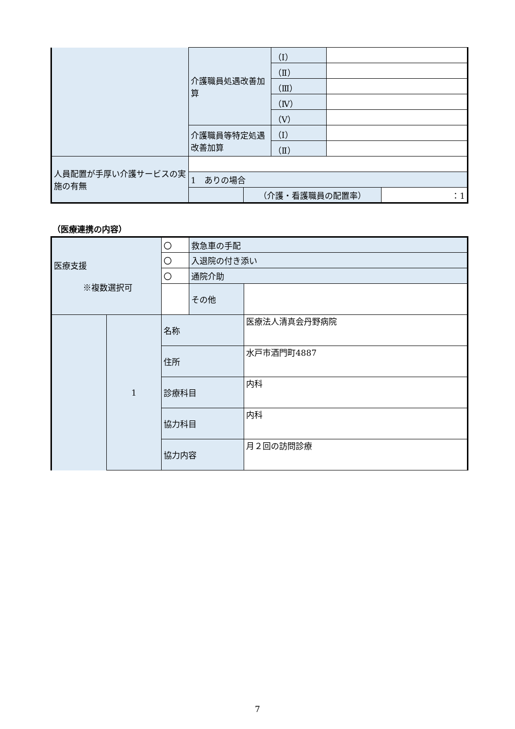| | 介護職員処遇改善加算 | | （Ⅰ） | | |
| | | | （Ⅱ） | | |
| | | | （Ⅲ） | | |
| | | | （Ⅳ） | | |
| | | | （Ⅴ） | | |
| | 介護職員等特定処遇改善加算 | | （Ⅰ） | | |
| | | | （Ⅱ） | | |
| 人員配置が手厚い介護サービスの実施の有無 | | | | | |
| | 1 ありの場合 | | | | |
| | | （介護・看護職員の配置率） | | | ：1 |
（医療連携の内容）
| 医療支援 ※複数選択可 | | 〇 | 救急車の手配 | |
| | | 〇 | 入退院の付き添い | |
| | | 〇 | 通院介助 | |
| | | | その他 | |
| | 1 | 名称 | | 医療法人清真会丹野病院 |
| | | 住所 | | 水戸市酒門町4887 |
| | | 診療科目 | | 内科 |
| | | 協力科目 | | 内科 |
| | | 協力内容 | | 月２回の訪問診療 |
7